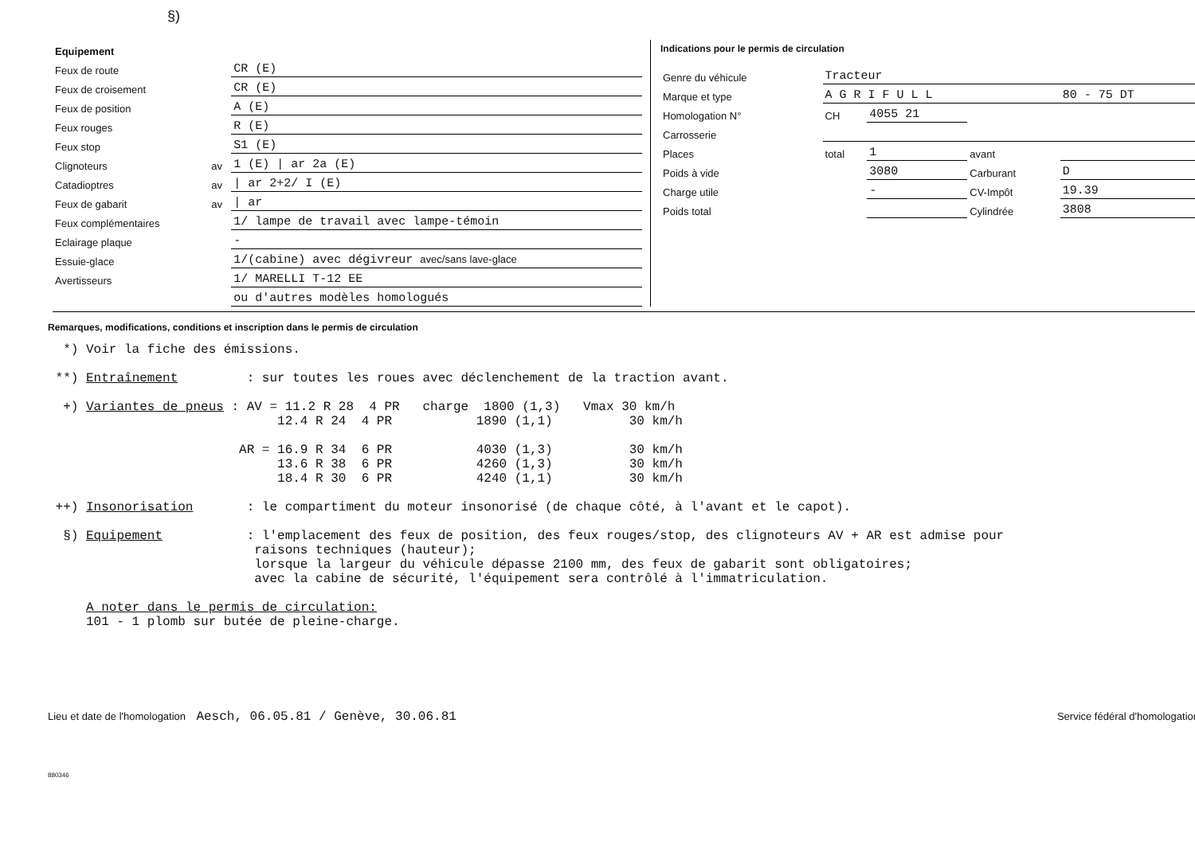§)
| Equipement | | |
| Feux de route | | CR (E) |
| Feux de croisement | | CR (E) |
| Feux de position | | A (E) |
| Feux rouges | | R (E) |
| Feux stop | | S1 (E) |
| Clignoteurs | av | 1 (E) / ar 2a (E) |
| Catadioptres | av | / ar 2+2/ I (E) |
| Feux de gabarit | av | / ar |
| Feux complémentaires | | 1/ lampe de travail avec lampe-témoin |
| Eclairage plaque | | - |
| Essuie-glace | | 1/(cabine) avec dégivreur avec/sans lave-glace |
| Avertisseurs | | 1/ MARELLI T-12 EE |
| | | ou d'autres modèles homologués |
Indications pour le permis de circulation
| Genre du véhicule | Tracteur | | | |
| Marque et type | A G R I F U L L | | | 80 - 75 DT |
| Homologation N° | CH | 4055 21 | | |
| Carrosserie | | | | |
| Places | total | 1 | avant | |
| Poids à vide | | 3080 | Carburant | D |
| Charge utile | | - | CV-Impôt | 19.39 |
| Poids total | | | Cylindrée | 3808 |
Remarques, modifications, conditions et inscription dans le permis de circulation
  *) Voir la fiche des émissions.

 **) Entraînement         : sur toutes les roues avec déclenchement de la traction avant.

  +) Variantes de pneus : AV = 11.2 R 28  4 PR   charge  1800 (1,3)   Vmax 30 km/h
                              12.4 R 24  4 PR           1890 (1,1)          30 km/h

                         AR = 16.9 R 34  6 PR           4030 (1,3)          30 km/h
                              13.6 R 38  6 PR           4260 (1,3)          30 km/h
                              18.4 R 30  6 PR           4240 (1,1)          30 km/h

 ++) Insonorisation       : le compartiment du moteur insonorisé (de chaque côté, à l'avant et le capot).

  §) Equipement           : l'emplacement des feux de position, des feux rouges/stop, des clignoteurs AV + AR est admise pour
                           raisons techniques (hauteur);
                           lorsque la largeur du véhicule dépasse 2100 mm, des feux de gabarit sont obligatoires;
                           avec la cabine de sécurité, l'équipement sera contrôlé à l'immatriculation.

     A noter dans le permis de circulation:
     101 - 1 plomb sur butée de pleine-charge.
Lieu et date de l'homologation Aesch, 06.05.81 / Genève, 30.06.81
Service fédéral d'homologation
880346